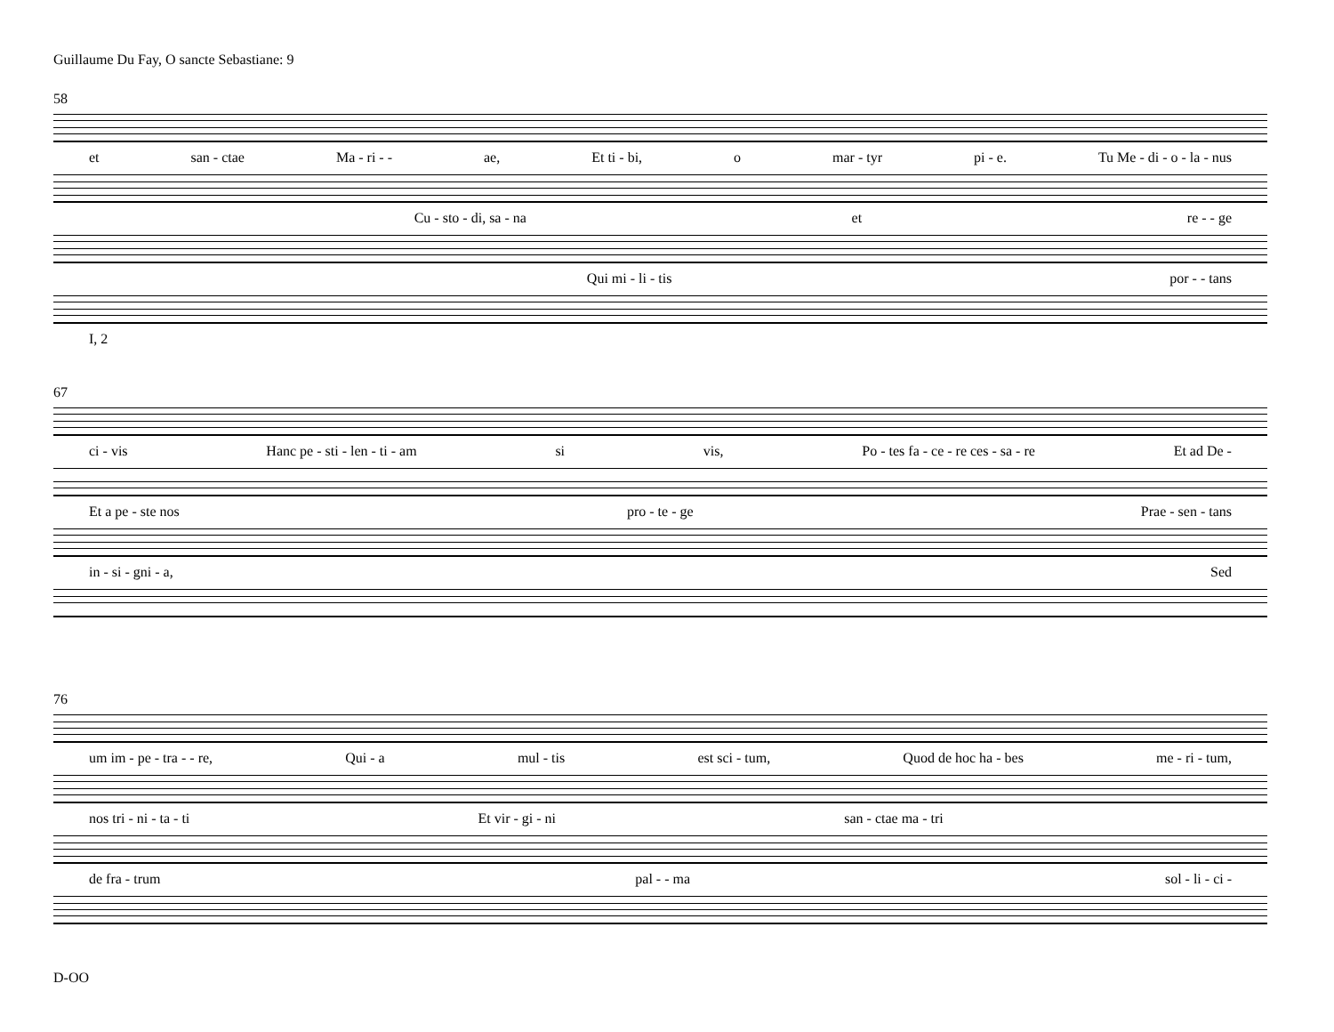Guillaume Du Fay, O sancte Sebastiane: 9
58
et san - ctae Ma - ri - - ae, Et ti - bi, o mar - tyr pi - e. Tu Me - di - o - la - nus
Cu - sto - di, sa - na et re - - ge
Qui mi - li - tis por - - tans
I, 2
67
ci - vis Hanc pe - sti - len - ti - am si vis, Po - tes fa - ce - re ces - sa - re Et ad De -
Et a pe - ste nos pro - te - ge Prae - sen - tans
in - si - gni - a, Sed
76
um im - pe - tra - - re, Qui - a mul - tis est sci - tum, Quod de hoc ha - bes me - ri - tum,
nos tri - ni - ta - ti Et vir - gi - ni san - ctae ma - tri
de fra - trum pal - - ma sol - li - ci -
D-OO